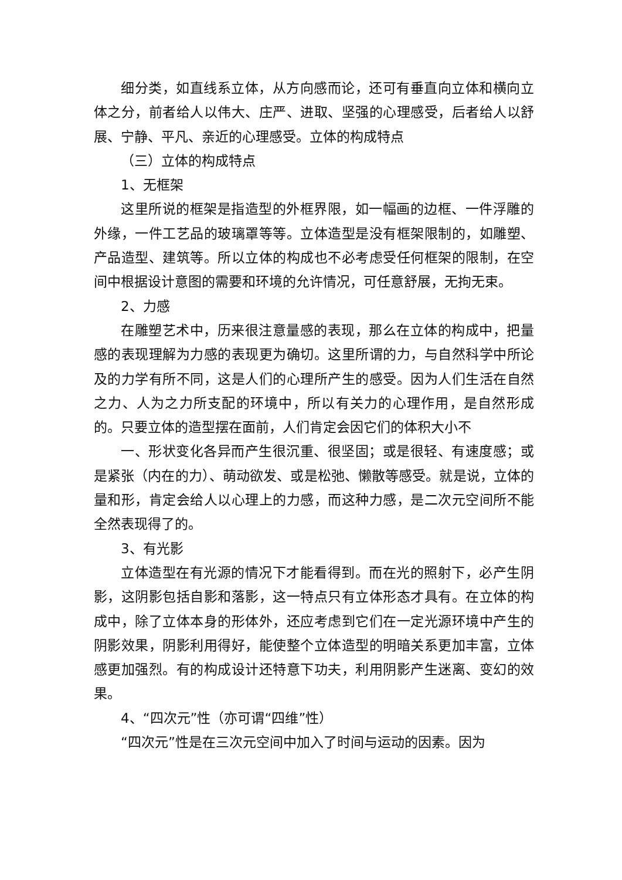细分类，如直线系立体，从方向感而论，还可有垂直向立体和横向立体之分，前者给人以伟大、庄严、进取、坚强的心理感受，后者给人以舒展、宁静、平凡、亲近的心理感受。立体的构成特点
（三）立体的构成特点
1、无框架
这里所说的框架是指造型的外框界限，如一幅画的边框、一件浮雕的外缘，一件工艺品的玻璃罩等等。立体造型是没有框架限制的，如雕塑、产品造型、建筑等。所以立体的构成也不必考虑受任何框架的限制，在空间中根据设计意图的需要和环境的允许情况，可任意舒展，无拘无束。
2、力感
在雕塑艺术中，历来很注意量感的表现，那么在立体的构成中，把量感的表现理解为力感的表现更为确切。这里所谓的力，与自然科学中所论及的力学有所不同，这是人们的心理所产生的感受。因为人们生活在自然之力、人为之力所支配的环境中，所以有关力的心理作用，是自然形成的。只要立体的造型摆在面前，人们肯定会因它们的体积大小不
一、形状变化各异而产生很沉重、很坚固；或是很轻、有速度感；或是紧张（内在的力）、萌动欲发、或是松弛、懒散等感受。就是说，立体的量和形，肯定会给人以心理上的力感，而这种力感，是二次元空间所不能全然表现得了的。
3、有光影
立体造型在有光源的情况下才能看得到。而在光的照射下，必产生阴影，这阴影包括自影和落影，这一特点只有立体形态才具有。在立体的构成中，除了立体本身的形体外，还应考虑到它们在一定光源环境中产生的阴影效果，阴影利用得好，能使整个立体造型的明暗关系更加丰富，立体感更加强烈。有的构成设计还特意下功夫，利用阴影产生迷离、变幻的效果。
4、“四次元”性（亦可谓“四维”性）
“四次元”性是在三次元空间中加入了时间与运动的因素。因为